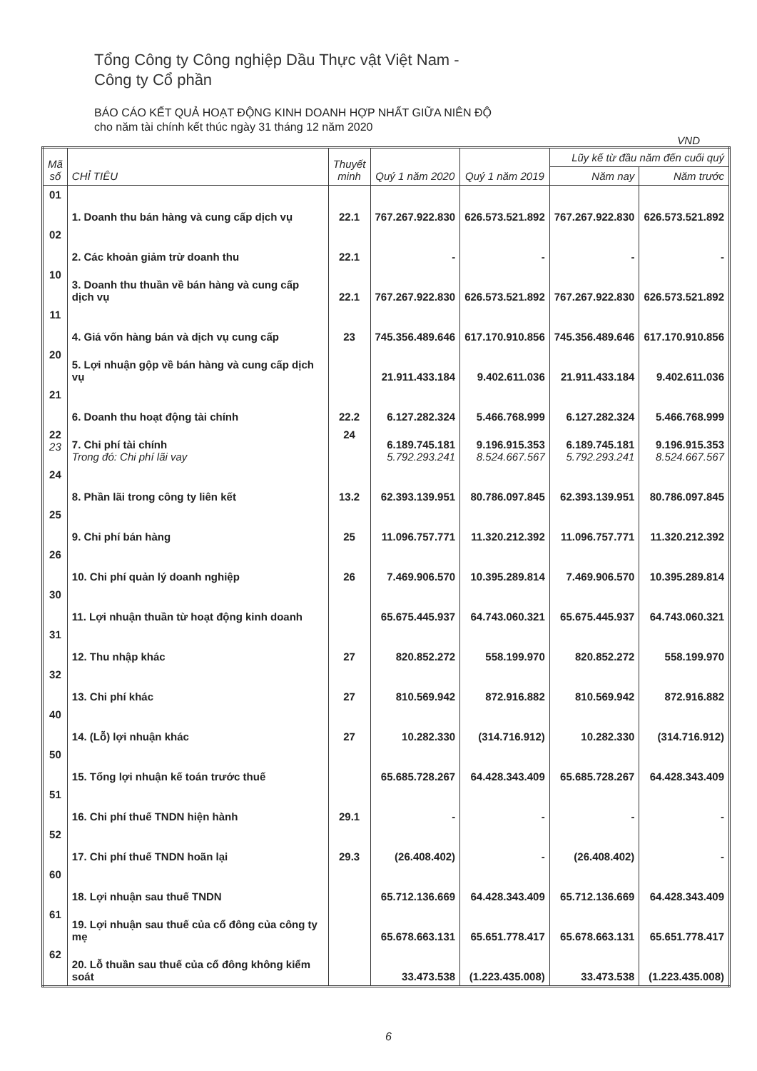Tổng Công ty Công nghiệp Dầu Thực vật Việt Nam -
Công ty Cổ phần
BÁO CÁO KẾT QUẢ HOẠT ĐỘNG KINH DOANH HỢP NHẤT GIỮA NIÊN ĐỘ
cho năm tài chính kết thúc ngày 31 tháng 12 năm 2020
VND
| Mã số | CHỈ TIÊU | Thuyết minh | Quý 1 năm 2020 | Quý 1 năm 2019 | Lũy kế từ đầu năm đến cuối quý | |
| --- | --- | --- | --- | --- | --- | --- |
| | | | | | Năm nay | Năm trước |
| 01 | 1. Doanh thu bán hàng và cung cấp dịch vụ | 22.1 | 767.267.922.830 | 626.573.521.892 | 767.267.922.830 | 626.573.521.892 |
| 02 | 2. Các khoản giảm trừ doanh thu | 22.1 | - | - | - | - |
| 10 | 3. Doanh thu thuần về bán hàng và cung cấp dịch vụ | 22.1 | 767.267.922.830 | 626.573.521.892 | 767.267.922.830 | 626.573.521.892 |
| 11 | 4. Giá vốn hàng bán và dịch vụ cung cấp | 23 | 745.356.489.646 | 617.170.910.856 | 745.356.489.646 | 617.170.910.856 |
| 20 | 5. Lợi nhuận gộp về bán hàng và cung cấp dịch vụ | | 21.911.433.184 | 9.402.611.036 | 21.911.433.184 | 9.402.611.036 |
| 21 | 6. Doanh thu hoạt động tài chính | 22.2 | 6.127.282.324 | 5.466.768.999 | 6.127.282.324 | 5.466.768.999 |
| 22 23 | 7. Chi phí tài chính Trong đó: Chi phí lãi vay | 24 | 6.189.745.181 5.792.293.241 | 9.196.915.353 8.524.667.567 | 6.189.745.181 5.792.293.241 | 9.196.915.353 8.524.667.567 |
| 24 | 8. Phần lãi trong công ty liên kết | 13.2 | 62.393.139.951 | 80.786.097.845 | 62.393.139.951 | 80.786.097.845 |
| 25 | 9. Chi phí bán hàng | 25 | 11.096.757.771 | 11.320.212.392 | 11.096.757.771 | 11.320.212.392 |
| 26 | 10. Chi phí quản lý doanh nghiệp | 26 | 7.469.906.570 | 10.395.289.814 | 7.469.906.570 | 10.395.289.814 |
| 30 | 11. Lợi nhuận thuần từ hoạt động kinh doanh | | 65.675.445.937 | 64.743.060.321 | 65.675.445.937 | 64.743.060.321 |
| 31 | 12. Thu nhập khác | 27 | 820.852.272 | 558.199.970 | 820.852.272 | 558.199.970 |
| 32 | 13. Chi phí khác | 27 | 810.569.942 | 872.916.882 | 810.569.942 | 872.916.882 |
| 40 | 14. (Lỗ) lợi nhuận khác | 27 | 10.282.330 | (314.716.912) | 10.282.330 | (314.716.912) |
| 50 | 15. Tổng lợi nhuận kế toán trước thuế | | 65.685.728.267 | 64.428.343.409 | 65.685.728.267 | 64.428.343.409 |
| 51 | 16. Chi phí thuế TNDN hiện hành | 29.1 | - | - | - | - |
| 52 | 17. Chi phí thuế TNDN hoãn lại | 29.3 | (26.408.402) | - | (26.408.402) | - |
| 60 | 18. Lợi nhuận sau thuế TNDN | | 65.712.136.669 | 64.428.343.409 | 65.712.136.669 | 64.428.343.409 |
| 61 | 19. Lợi nhuận sau thuế của cổ đông của công ty mẹ | | 65.678.663.131 | 65.651.778.417 | 65.678.663.131 | 65.651.778.417 |
| 62 | 20. Lỗ thuần sau thuế của cổ đông không kiểm soát | | 33.473.538 | (1.223.435.008) | 33.473.538 | (1.223.435.008) |
6